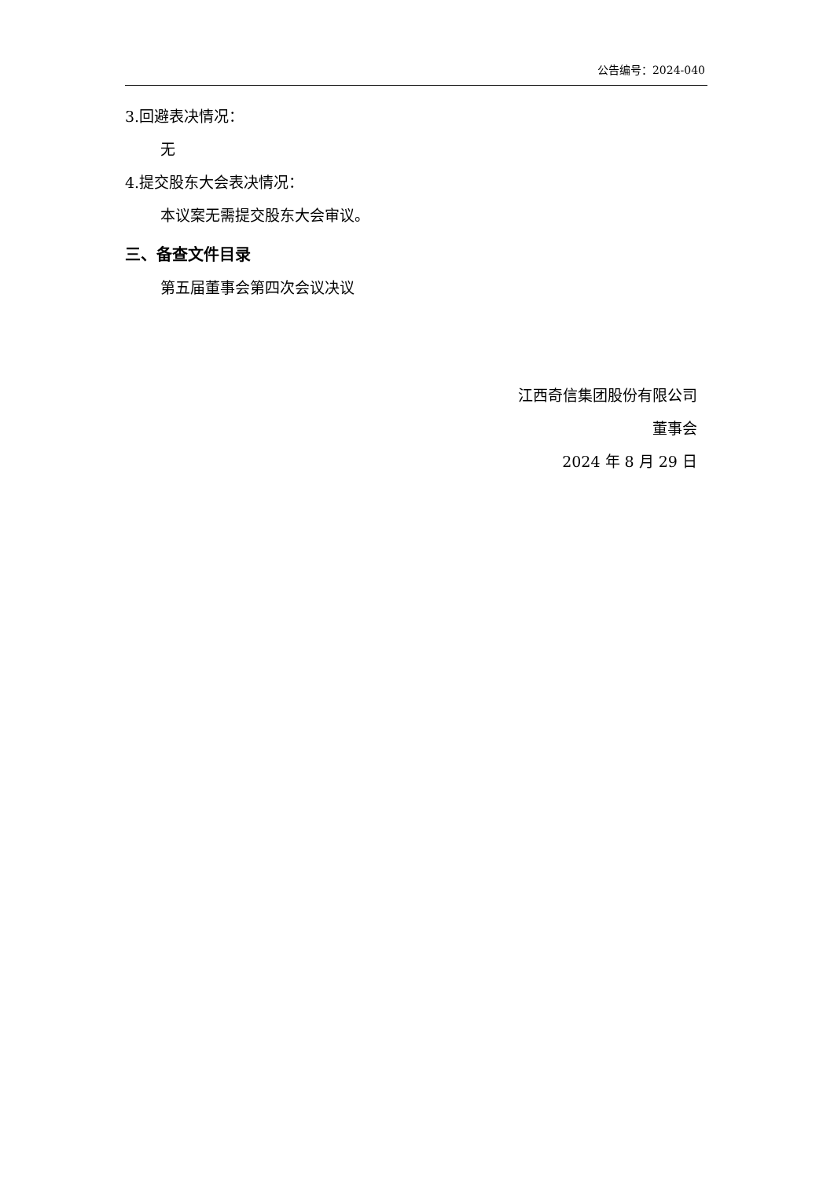公告编号：2024-040
3.回避表决情况：
无
4.提交股东大会表决情况：
本议案无需提交股东大会审议。
三、备查文件目录
第五届董事会第四次会议决议
江西奇信集团股份有限公司
董事会
2024 年 8 月 29 日